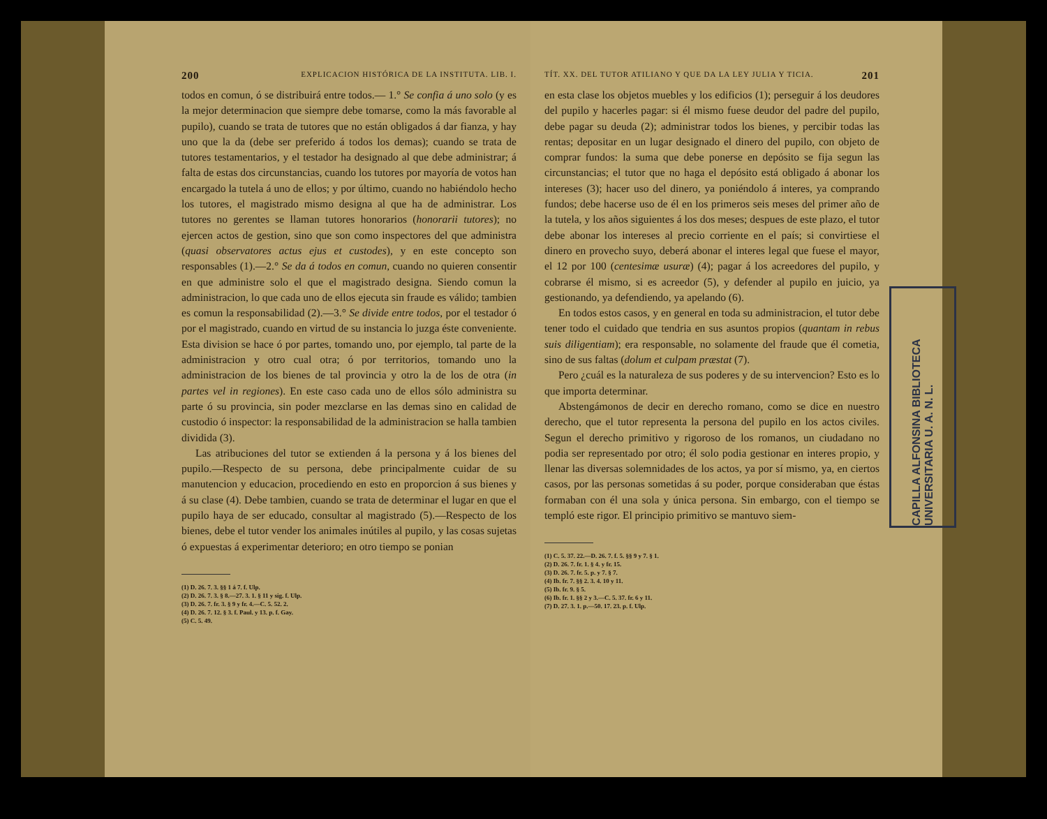200 EXPLICACION HISTÓRICA DE LA INSTITUTA. LIB. I.
todos en comun, ó se distribuirá entre todos.— 1.° Se confia á uno solo (y es la mejor determinacion que siempre debe tomarse, como la más favorable al pupilo), cuando se trata de tutores que no están obligados á dar fianza, y hay uno que la da (debe ser preferido á todos los demas); cuando se trata de tutores testamentarios, y el testador ha designado al que debe administrar; á falta de estas dos circunstancias, cuando los tutores por mayoría de votos han encargado la tutela á uno de ellos; y por último, cuando no habiéndolo hecho los tutores, el magistrado mismo designa al que ha de administrar. Los tutores no gerentes se llaman tutores honorarios (honorarii tutores); no ejercen actos de gestion, sino que son como inspectores del que administra (quasi observatores actus ejus et custodes), y en este concepto son responsables (1).—2.° Se da á todos en comun, cuando no quieren consentir en que administre solo el que el magistrado designa. Siendo comun la administracion, lo que cada uno de ellos ejecuta sin fraude es válido; tambien es comun la responsabilidad (2).—3.° Se divide entre todos, por el testador ó por el magistrado, cuando en virtud de su instancia lo juzga éste conveniente. Esta division se hace ó por partes, tomando uno, por ejemplo, tal parte de la administracion y otro cual otra; ó por territorios, tomando uno la administracion de los bienes de tal provincia y otro la de los de otra (in partes vel in regiones). En este caso cada uno de ellos sólo administra su parte ó su provincia, sin poder mezclarse en las demas sino en calidad de custodio ó inspector: la responsabilidad de la administracion se halla tambien dividida (3).
Las atribuciones del tutor se extienden á la persona y á los bienes del pupilo.—Respecto de su persona, debe principalmente cuidar de su manutencion y educacion, procediendo en esto en proporcion á sus bienes y á su clase (4). Debe tambien, cuando se trata de determinar el lugar en que el pupilo haya de ser educado, consultar al magistrado (5).—Respecto de los bienes, debe el tutor vender los animales inútiles al pupilo, y las cosas sujetas ó expuestas á experimentar deterioro; en otro tiempo se ponian
(1) D. 26. 7. 3. §§ 1 á 7. f. Ulp.
(2) D. 26. 7. 3. § 8.—27. 3. 1. § 11 y sig. f. Ulp.
(3) D. 26. 7. fr. 3. § 9 y fr. 4.—C. 5. 52. 2.
(4) D. 26. 7. 12. § 3. f. Paul. y 13. p. f. Gay.
(5) C. 5. 49.
TÍT. XX. DEL TUTOR ATILIANO Y QUE DA LA LEY JULIA Y TICIA. 201
en esta clase los objetos muebles y los edificios (1); perseguir á los deudores del pupilo y hacerles pagar: si él mismo fuese deudor del padre del pupilo, debe pagar su deuda (2); administrar todos los bienes, y percibir todas las rentas; depositar en un lugar designado el dinero del pupilo, con objeto de comprar fundos: la suma que debe ponerse en depósito se fija segun las circunstancias; el tutor que no haga el depósito está obligado á abonar los intereses (3); hacer uso del dinero, ya poniéndolo á interes, ya comprando fundos; debe hacerse uso de él en los primeros seis meses del primer año de la tutela, y los años siguientes á los dos meses; despues de este plazo, el tutor debe abonar los intereses al precio corriente en el país; si convirtiese el dinero en provecho suyo, deberá abonar el interes legal que fuese el mayor, el 12 por 100 (centesimæ usuræ) (4); pagar á los acreedores del pupilo, y cobrarse él mismo, si es acreedor (5), y defender al pupilo en juicio, ya gestionando, ya defendiendo, ya apelando (6).
En todos estos casos, y en general en toda su administracion, el tutor debe tener todo el cuidado que tendria en sus asuntos propios (quantam in rebus suis diligentiam); era responsable, no solamente del fraude que él cometia, sino de sus faltas (dolum et culpam præstat (7).
Pero ¿cuál es la naturaleza de sus poderes y de su intervencion? Esto es lo que importa determinar.
Abstengámonos de decir en derecho romano, como se dice en nuestro derecho, que el tutor representa la persona del pupilo en los actos civiles. Segun el derecho primitivo y rigoroso de los romanos, un ciudadano no podia ser representado por otro; él solo podia gestionar en interes propio, y llenar las diversas solemnidades de los actos, ya por sí mismo, ya, en ciertos casos, por las personas sometidas á su poder, porque consideraban que éstas formaban con él una sola y única persona. Sin embargo, con el tiempo se templó este rigor. El principio primitivo se mantuvo siem-
(1) C. 5. 37. 22.—D. 26. 7. f. 5. §§ 9 y 7. § 1.
(2) D. 26. 7. fr. 1. § 4. y fr. 15.
(3) D. 26. 7. fr. 5. p. y 7. § 7.
(4) Ib. fr. 7. §§ 2. 3. 4. 10 y 11.
(5) Ib. fr. 9. § 5.
(6) Ib. fr. 1. §§ 2 y 3.—C. 5. 37. fr. 6 y 11.
(7) D. 27. 3. 1. p.—50. 17. 23. p. f. Ulp.
CAPILLA ALFONSINA BIBLIOTECA UNIVERSITARIA U. A. N. L.